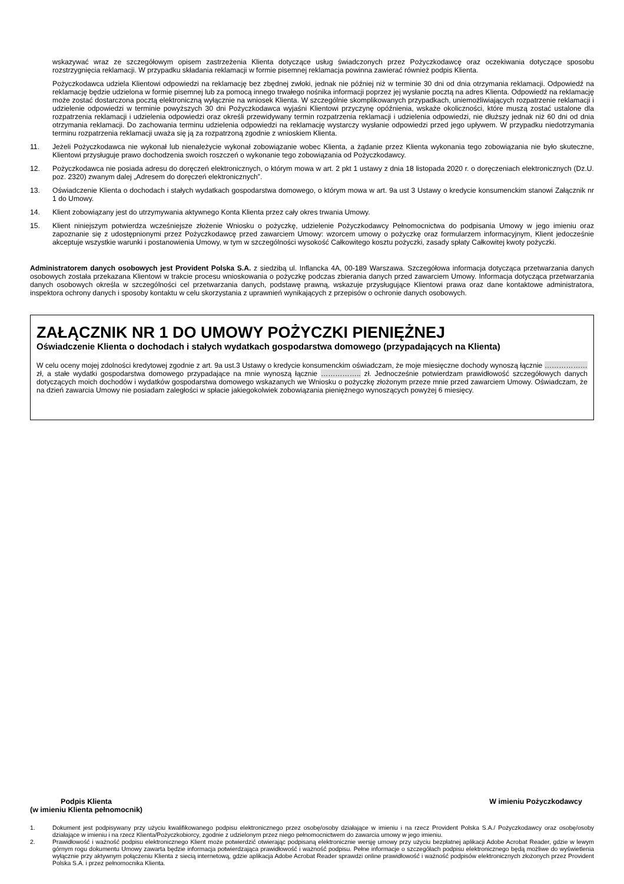wskazywać wraz ze szczegółowym opisem zastrzeżenia Klienta dotyczące usług świadczonych przez Pożyczkodawcę oraz oczekiwania dotyczące sposobu rozstrzygnięcia reklamacji. W przypadku składania reklamacji w formie pisemnej reklamacja powinna zawierać również podpis Klienta.
Pożyczkodawca udziela Klientowi odpowiedzi na reklamację bez zbędnej zwłoki, jednak nie później niż w terminie 30 dni od dnia otrzymania reklamacji. Odpowiedź na reklamację będzie udzielona w formie pisemnej lub za pomocą innego trwałego nośnika informacji poprzez jej wysłanie pocztą na adres Klienta. Odpowiedź na reklamację może zostać dostarczona pocztą elektroniczną wyłącznie na wniosek Klienta. W szczególnie skomplikowanych przypadkach, uniemożliwiających rozpatrzenie reklamacji i udzielenie odpowiedzi w terminie powyższych 30 dni Pożyczkodawca wyjaśni Klientowi przyczynę opóźnienia, wskaże okoliczności, które muszą zostać ustalone dla rozpatrzenia reklamacji i udzielenia odpowiedzi oraz określi przewidywany termin rozpatrzenia reklamacji i udzielenia odpowiedzi, nie dłuższy jednak niż 60 dni od dnia otrzymania reklamacji. Do zachowania terminu udzielenia odpowiedzi na reklamację wystarczy wysłanie odpowiedzi przed jego upływem. W przypadku niedotrzymania terminu rozpatrzenia reklamacji uważa się ją za rozpatrzoną zgodnie z wnioskiem Klienta.
11. Jeżeli Pożyczkodawca nie wykonał lub nienależycie wykonał zobowiązanie wobec Klienta, a żądanie przez Klienta wykonania tego zobowiązania nie było skuteczne, Klientowi przysługuje prawo dochodzenia swoich roszczeń o wykonanie tego zobowiązania od Pożyczkodawcy.
12. Pożyczkodawca nie posiada adresu do doręczeń elektronicznych, o którym mowa w art. 2 pkt 1 ustawy z dnia 18 listopada 2020 r. o doręczeniach elektronicznych (Dz.U. poz. 2320) zwanym dalej „Adresem do doręczeń elektronicznych”.
13. Oświadczenie Klienta o dochodach i stałych wydatkach gospodarstwa domowego, o którym mowa w art. 9a ust 3 Ustawy o kredycie konsumenckim stanowi Załącznik nr 1 do Umowy.
14. Klient zobowiązany jest do utrzymywania aktywnego Konta Klienta przez cały okres trwania Umowy.
15. Klient niniejszym potwierdza wcześniejsze złożenie Wniosku o pożyczkę, udzielenie Pożyczkodawcy Pełnomocnictwa do podpisania Umowy w jego imieniu oraz zapoznanie się z udostępnionymi przez Pożyczkodawcę przed zawarciem Umowy: wzorcem umowy o pożyczkę oraz formularzem informacyjnym, Klient jedocześnie akceptuje wszystkie warunki i postanowienia Umowy, w tym w szczególności wysokość Całkowitego kosztu pożyczki, zasady spłaty Całkowitej kwoty pożyczki.
Administratorem danych osobowych jest Provident Polska S.A. z siedzibą ul. Inflancka 4A, 00-189 Warszawa. Szczegółowa informacja dotycząca przetwarzania danych osobowych została przekazana Klientowi w trakcie procesu wnioskowania o pożyczkę podczas zbierania danych przed zawarciem Umowy. Informacja dotycząca przetwarzania danych osobowych określa w szczególności cel przetwarzania danych, podstawę prawną, wskazuje przysługujące Klientowi prawa oraz dane kontaktowe administratora, inspektora ochrony danych i sposoby kontaktu w celu skorzystania z uprawnień wynikających z przepisów o ochronie danych osobowych.
ZAŁĄCZNIK NR 1 DO UMOWY POŻYCZKI PIENIĘŻNEJ
Oświadczenie Klienta o dochodach i stałych wydatkach gospodarstwa domowego (przypadających na Klienta)
W celu oceny mojej zdolności kredytowej zgodnie z art. 9a ust.3 Ustawy o kredycie konsumenckim oświadczam, że moje miesięczne dochody wynoszą łącznie ……………… zł, a stałe wydatki gospodarstwa domowego przypadające na mnie wynoszą łącznie …………….. zł. Jednocześnie potwierdzam prawidłowość szczegółowych danych dotyczących moich dochodów i wydatków gospodarstwa domowego wskazanych we Wniosku o pożyczkę złożonym przeze mnie przed zawarciem Umowy. Oświadczam, że na dzień zawarcia Umowy nie posiadam zaległości w spłacie jakiegokolwiek zobowiązania pieniężnego wynoszących powyżej 6 miesięcy.
Podpis Klienta
(w imieniu Klienta pełnomocnik)
W imieniu Pożyczkodawcy
1. Dokument jest podpisywany przy użyciu kwalifikowanego podpisu elektronicznego przez osobę/osoby działające w imieniu i na rzecz Provident Polska S.A./ Pożyczkodawcy oraz osobę/osoby działające w imieniu i na rzecz Klienta/Pożyczkobiorcy, zgodnie z udzielonym przez niego pełnomocnictwem do zawarcia umowy w jego imieniu.
2. Prawidłowość i ważność podpisu elektronicznego Klient może potwierdzić otwierając podpisaną elektronicznie wersję umowy przy użyciu bezpłatnej aplikacji Adobe Acrobat Reader, gdzie w lewym górnym rogu dokumentu Umowy zawarta będzie informacja potwierdzająca prawidłowość i ważność podpisu. Pełne informacje o szczegółach podpisu elektronicznego będą możliwe do wyświetlenia wyłącznie przy aktywnym połączeniu Klienta z siecią internetową, gdzie aplikacja Adobe Acrobat Reader sprawdzi online prawidłowość i ważność podpisów elektronicznych złożonych przez Provident Polska S.A. i przez pełnomocnika Klienta.